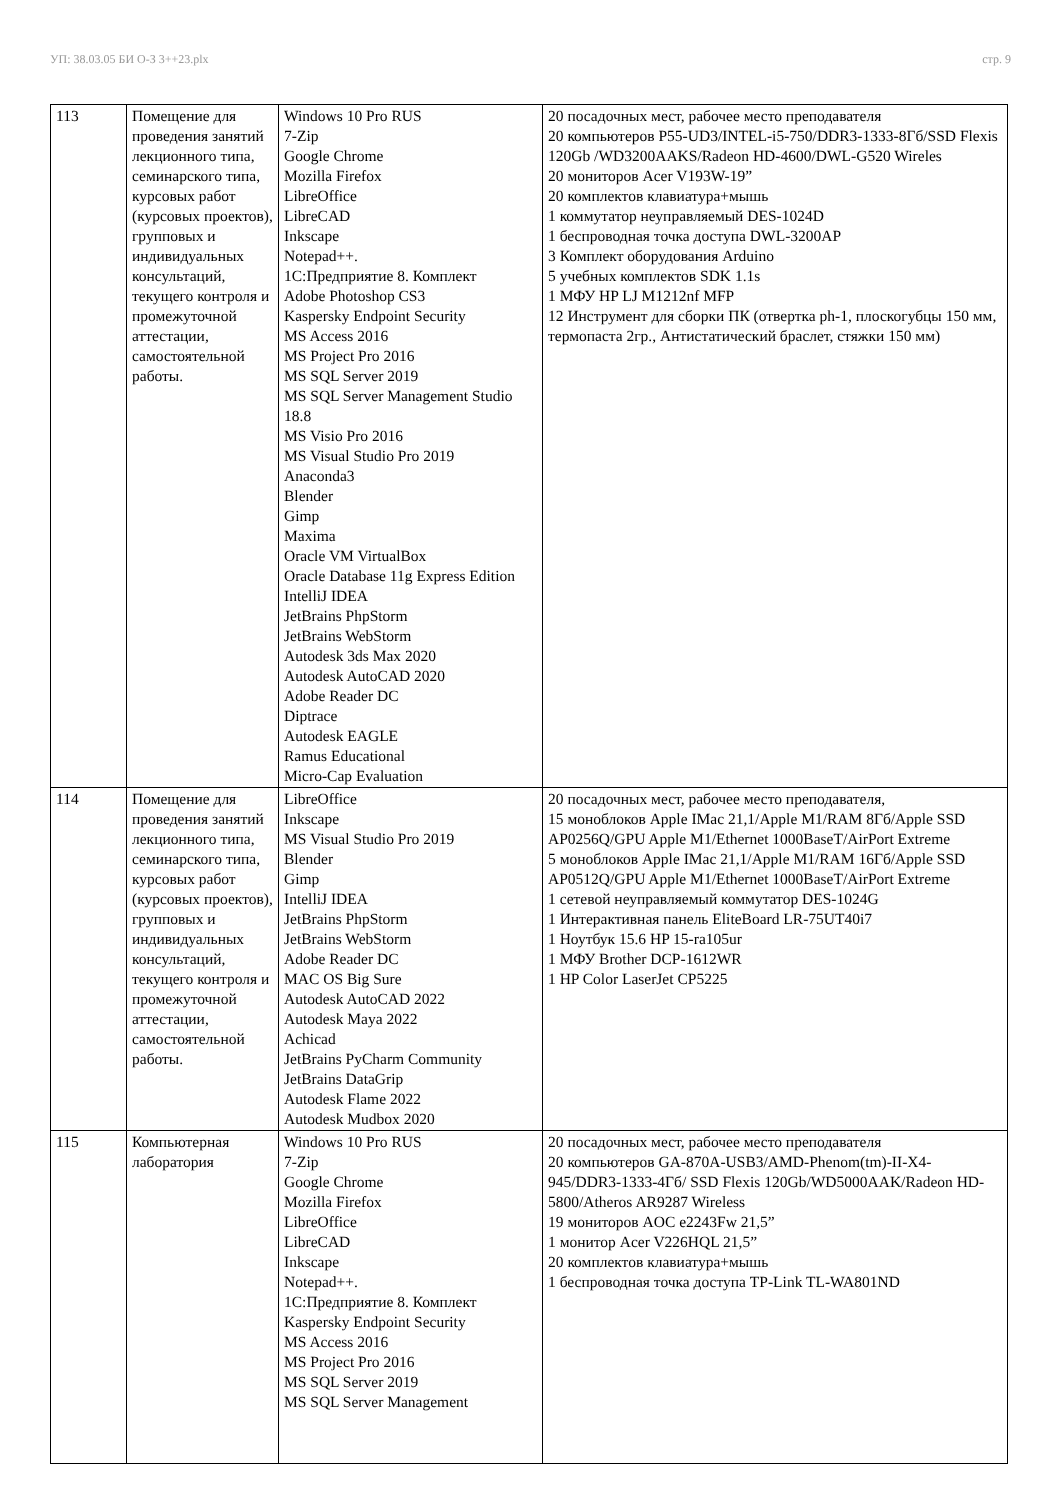УП: 38.03.05 БИ О-З 3++23.plx стр. 9
| 113 | Помещение для проведения занятий лекционного типа, семинарского типа, курсовых работ (курсовых проектов), групповых и индивидуальных консультаций, текущего контроля и промежуточной аттестации, самостоятельной работы. | Windows 10 Pro RUS 7-Zip Google Chrome Mozilla Firefox LibreOffice LibreCAD Inkscape Notepad++. 1С:Предприятие 8. Комплект Adobe Photoshop CS3 Kaspersky Endpoint Security MS Access 2016 MS Project Pro 2016 MS SQL Server 2019 MS SQL Server Management Studio 18.8 MS Visio Pro 2016 MS Visual Studio Pro 2019 Anaconda3 Blender Gimp Maxima Oracle VM VirtualBox Oracle Database 11g Express Edition IntelliJ IDEA JetBrains PhpStorm JetBrains WebStorm Autodesk 3ds Max 2020 Autodesk AutoCAD 2020 Adobe Reader DC Diptrace Autodesk EAGLE Ramus Educational Micro-Cap Evaluation | 20 посадочных мест, рабочее место преподавателя 20 компьютеров P55-UD3/INTEL-i5-750/DDR3-1333-8Гб/SSD Flexis 120Gb /WD3200AAKS/Radeon HD-4600/DWL-G520 Wireles 20 мониторов Acer V193W-19” 20 комплектов клавиатура+мышь 1 коммутатор неуправляемый DES-1024D 1 беспроводная точка доступа DWL-3200AP 3 Комплект оборудования Arduino 5 учебных комплектов SDK 1.1s 1 МФУ HP LJ M1212nf MFP 12 Инструмент для сборки ПК (отвертка ph-1, плоскогубцы 150 мм, термопаста 2гр., Антистатический браслет, стяжки 150 мм) |
| 114 | Помещение для проведения занятий лекционного типа, семинарского типа, курсовых работ (курсовых проектов), групповых и индивидуальных консультаций, текущего контроля и промежуточной аттестации, самостоятельной работы. | LibreOffice Inkscape MS Visual Studio Pro 2019 Blender Gimp IntelliJ IDEA JetBrains PhpStorm JetBrains WebStorm Adobe Reader DC MAC OS Big Sure Autodesk AutoCAD 2022 Autodesk Maya 2022 Achicad JetBrains PyCharm Community JetBrains DataGrip Autodesk Flame 2022 Autodesk Mudbox 2020 | 20 посадочных мест, рабочее место преподавателя, 15 моноблоков Apple IMac 21,1/Apple M1/RAM 8Гб/Apple SSD AP0256Q/GPU Apple M1/Ethernet 1000BaseT/AirPort Extreme 5 моноблоков Apple IMac 21,1/Apple M1/RAM 16Гб/Apple SSD AP0512Q/GPU Apple M1/Ethernet 1000BaseT/AirPort Extreme 1 сетевой неуправляемый коммутатор DES-1024G 1 Интерактивная панель EliteBoard LR-75UT40i7 1 Ноутбук 15.6 HP 15-ra105ur 1 МФУ Brother DCP-1612WR 1 HP Color LaserJet CP5225 |
| 115 | Компьютерная лаборатория | Windows 10 Pro RUS 7-Zip Google Chrome Mozilla Firefox LibreOffice LibreCAD Inkscape Notepad++. 1С:Предприятие 8. Комплект Kaspersky Endpoint Security MS Access 2016 MS Project Pro 2016 MS SQL Server 2019 MS SQL Server Management | 20 посадочных мест, рабочее место преподавателя 20 компьютеров GA-870A-USB3/AMD-Phenom(tm)-II-X4-945/DDR3-1333-4Гб/ SSD Flexis 120Gb/WD5000AAK/Radeon HD-5800/Atheros AR9287 Wireless 19 мониторов AOC e2243Fw 21,5” 1 монитор Acer V226HQL 21,5” 20 комплектов клавиатура+мышь 1 беспроводная точка доступа TP-Link TL-WA801ND |